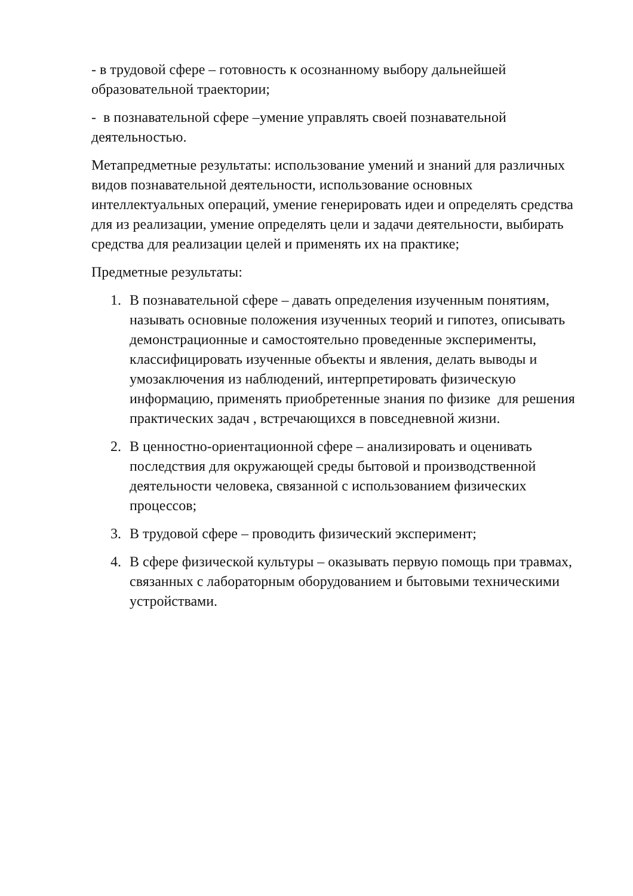- в трудовой сфере – готовность к осознанному выбору дальнейшей образовательной траектории;
- в познавательной сфере –умение управлять своей познавательной деятельностью.
Метапредметные результаты: использование умений и знаний для различных видов познавательной деятельности, использование основных интеллектуальных операций, умение генерировать идеи и определять средства для из реализации, умение определять цели и задачи деятельности, выбирать средства для реализации целей и применять их на практике;
Предметные результаты:
1. В познавательной сфере – давать определения изученным понятиям, называть основные положения изученных теорий и гипотез, описывать демонстрационные и самостоятельно проведенные эксперименты, классифицировать изученные объекты и явления, делать выводы и умозаключения из наблюдений, интерпретировать физическую информацию, применять приобретенные знания по физике для решения практических задач , встречающихся в повседневной жизни.
2. В ценностно-ориентационной сфере – анализировать и оценивать последствия для окружающей среды бытовой и производственной деятельности человека, связанной с использованием физических процессов;
3. В трудовой сфере – проводить физический эксперимент;
4. В сфере физической культуры – оказывать первую помощь при травмах, связанных с лабораторным оборудованием и бытовыми техническими устройствами.